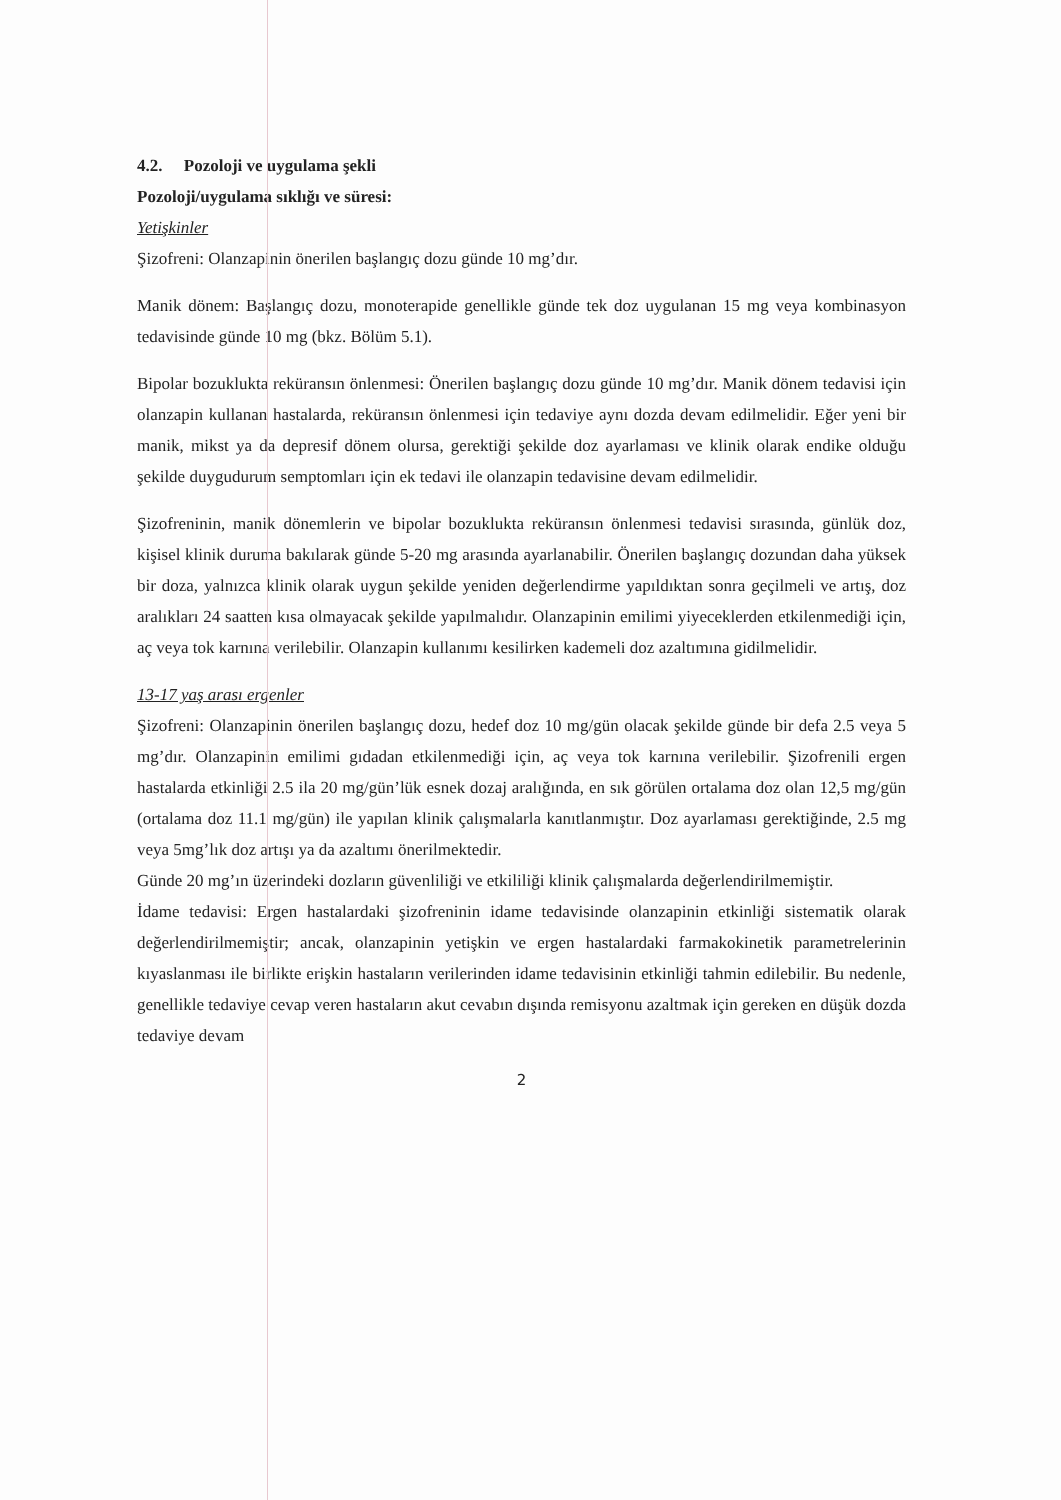4.2. Pozoloji ve uygulama şekli
Pozoloji/uygulama sıklığı ve süresi:
Yetişkinler
Şizofreni: Olanzapinin önerilen başlangıç dozu günde 10 mg’dır.
Manik dönem: Başlangıç dozu, monoterapide genellikle günde tek doz uygulanan 15 mg veya kombinasyon tedavisinde günde 10 mg (bkz. Bölüm 5.1).
Bipolar bozuklukta reküransın önlenmesi: Önerilen başlangıç dozu günde 10 mg’dır. Manik dönem tedavisi için olanzapin kullanan hastalarda, reküransın önlenmesi için tedaviye aynı dozda devam edilmelidir. Eğer yeni bir manik, mikst ya da depresif dönem olursa, gerektiği şekilde doz ayarlaması ve klinik olarak endike olduğu şekilde duygudurum semptomları için ek tedavi ile olanzapin tedavisine devam edilmelidir.
Şizofreninin, manik dönemlerin ve bipolar bozuklukta reküransın önlenmesi tedavisi sırasında, günlük doz, kişisel klinik duruma bakılarak günde 5-20 mg arasında ayarlanabilir. Önerilen başlangıç dozundan daha yüksek bir doza, yalnızca klinik olarak uygun şekilde yeniden değerlendirme yapıldıktan sonra geçilmeli ve artış, doz aralıkları 24 saatten kısa olmayacak şekilde yapılmalıdır. Olanzapinin emilimi yiyeceklerden etkilenmediği için, aç veya tok karnına verilebilir. Olanzapin kullanımı kesilirken kademeli doz azaltımına gidilmelidir.
13-17 yaş arası ergenler
Şizofreni: Olanzapinin önerilen başlangıç dozu, hedef doz 10 mg/gün olacak şekilde günde bir defa 2.5 veya 5 mg’dır. Olanzapinin emilimi gıdadan etkilenmediği için, aç veya tok karnına verilebilir. Şizofrenili ergen hastalarda etkinliği 2.5 ila 20 mg/gün’lük esnek dozaj aralığında, en sık görülen ortalama doz olan 12,5 mg/gün (ortalama doz 11.1 mg/gün) ile yapılan klinik çalışmalarla kanıtlanmıştır. Doz ayarlaması gerektiğinde, 2.5 mg veya 5mg’lık doz artışı ya da azaltımı önerilmektedir.
Günde 20 mg’ın üzerindeki dozların güvenliliği ve etkililiği klinik çalışmalarda değerlendirilmemiştir.
İdame tedavisi: Ergen hastalardaki şizofreninin idame tedavisinde olanzapinin etkinliği sistematik olarak değerlendirilmemiştir; ancak, olanzapinin yetişkin ve ergen hastalardaki farmakokinetik parametrelerinin kıyaslanması ile birlikte erişkin hastaların verilerinden idame tedavisinin etkinliği tahmin edilebilir. Bu nedenle, genellikle tedaviye cevap veren hastaların akut cevabın dışında remisyonu azaltmak için gereken en düşük dozda tedaviye devam
2